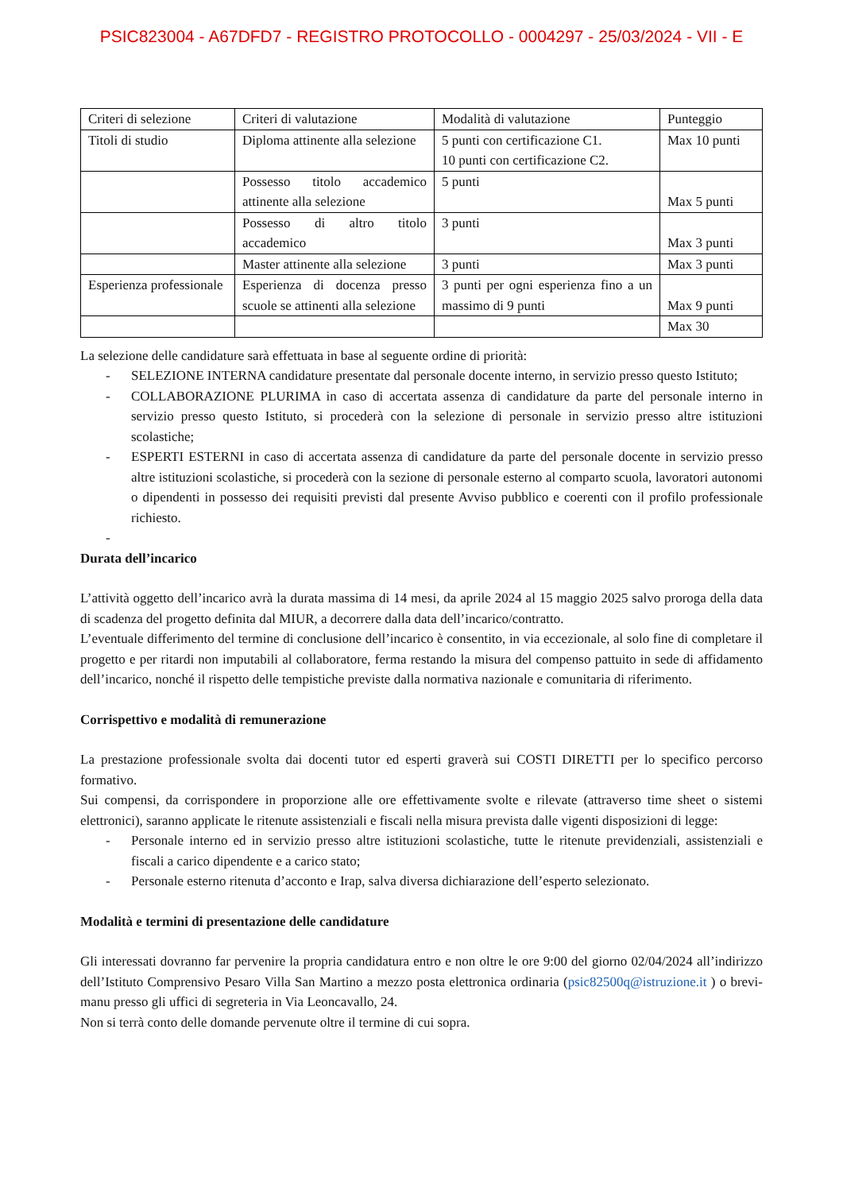PSIC823004 - A67DFD7 - REGISTRO PROTOCOLLO - 0004297 - 25/03/2024 - VII - E
| Criteri di selezione | Criteri di valutazione | Modalità di valutazione | Punteggio |
| Titoli di studio | Diploma attinente alla selezione | 5 punti con certificazione C1. 10 punti con certificazione C2. | Max 10 punti |
| | Possesso titolo accademico attinente alla selezione | 5 punti | Max 5 punti |
| | Possesso di altro titolo accademico | 3 punti | Max 3 punti |
| | Master attinente alla selezione | 3 punti | Max 3 punti |
| Esperienza professionale | Esperienza di docenza presso scuole se attinenti alla selezione | 3 punti per ogni esperienza fino a un massimo di 9 punti | Max 9 punti |
| | | | Max 30 |
La selezione delle candidature sarà effettuata in base al seguente ordine di priorità:
- SELEZIONE INTERNA candidature presentate dal personale docente interno, in servizio presso questo Istituto;
- COLLABORAZIONE PLURIMA in caso di accertata assenza di candidature da parte del personale interno in servizio presso questo Istituto, si procederà con la selezione di personale in servizio presso altre istituzioni scolastiche;
- ESPERTI ESTERNI in caso di accertata assenza di candidature da parte del personale docente in servizio presso altre istituzioni scolastiche, si procederà con la sezione di personale esterno al comparto scuola, lavoratori autonomi o dipendenti in possesso dei requisiti previsti dal presente Avviso pubblico e coerenti con il profilo professionale richiesto.
-
Durata dell’incarico
L’attività oggetto dell’incarico avrà la durata massima di 14 mesi, da aprile 2024 al 15 maggio 2025 salvo proroga della data di scadenza del progetto definita dal MIUR, a decorrere dalla data dell’incarico/contratto.
L’eventuale differimento del termine di conclusione dell’incarico è consentito, in via eccezionale, al solo fine di completare il progetto e per ritardi non imputabili al collaboratore, ferma restando la misura del compenso pattuito in sede di affidamento dell’incarico, nonché il rispetto delle tempistiche previste dalla normativa nazionale e comunitaria di riferimento.
Corrispettivo e modalità di remunerazione
La prestazione professionale svolta dai docenti tutor ed esperti graverà sui COSTI DIRETTI per lo specifico percorso formativo.
Sui compensi, da corrispondere in proporzione alle ore effettivamente svolte e rilevate (attraverso time sheet o sistemi elettronici), saranno applicate le ritenute assistenziali e fiscali nella misura prevista dalle vigenti disposizioni di legge:
- Personale interno ed in servizio presso altre istituzioni scolastiche, tutte le ritenute previdenziali, assistenziali e fiscali a carico dipendente e a carico stato;
- Personale esterno ritenuta d’acconto e Irap, salva diversa dichiarazione dell’esperto selezionato.
Modalità e termini di presentazione delle candidature
Gli interessati dovranno far pervenire la propria candidatura entro e non oltre le ore 9:00 del giorno 02/04/2024 all’indirizzo dell’Istituto Comprensivo Pesaro Villa San Martino a mezzo posta elettronica ordinaria (psic82500q@istruzione.it ) o brevi-manu presso gli uffici di segreteria in Via Leoncavallo, 24.
Non si terrà conto delle domande pervenute oltre il termine di cui sopra.